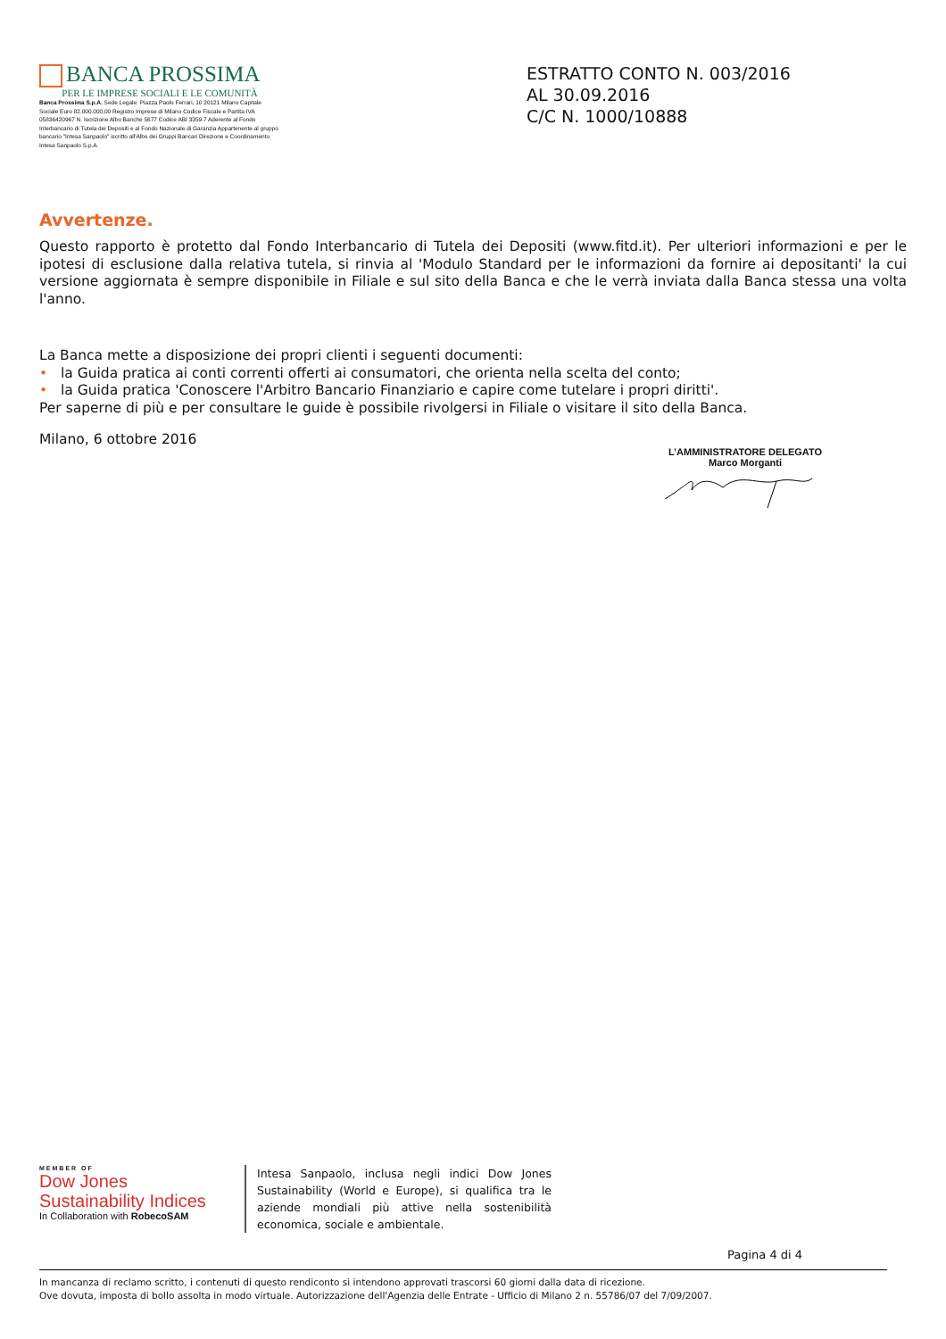BANCA PROSSIMA
PER LE IMPRESE SOCIALI E LE COMUNITÀ
Banca Prossima S.p.A. Sede Legale: Piazza Paolo Ferrari, 10 20121 Milano Capitale Sociale Euro 82.000.000,00 Registro Imprese di Milano Codice Fiscale e Partita IVA 05836420967 N. Iscrizione Albo Banche 5677 Codice ABI 3359.7 Aderente al Fondo Interbancario di Tutela dei Depositi e al Fondo Nazionale di Garanzia Appartenente al gruppo bancario "Intesa Sanpaolo" iscritto all'Albo dei Gruppi Bancari Direzione e Coordinamento Intesa Sanpaolo S.p.A.
ESTRATTO CONTO N. 003/2016
AL 30.09.2016
C/C N. 1000/10888
Avvertenze.
Questo rapporto è protetto dal Fondo Interbancario di Tutela dei Depositi (www.fitd.it). Per ulteriori informazioni e per le ipotesi di esclusione dalla relativa tutela, si rinvia al 'Modulo Standard per le informazioni da fornire ai depositanti' la cui versione aggiornata è sempre disponibile in Filiale e sul sito della Banca e che le verrà inviata dalla Banca stessa una volta l'anno.
La Banca mette a disposizione dei propri clienti i seguenti documenti:
• la Guida pratica ai conti correnti offerti ai consumatori, che orienta nella scelta del conto;
• la Guida pratica 'Conoscere l'Arbitro Bancario Finanziario e capire come tutelare i propri diritti'.
Per saperne di più e per consultare le guide è possibile rivolgersi in Filiale o visitare il sito della Banca.
Milano, 6 ottobre 2016
L’AMMINISTRATORE DELEGATO
Marco Morganti
MEMBER OF
Dow Jones
Sustainability Indices
In Collaboration with RobecoSAM
Intesa Sanpaolo, inclusa negli indici Dow Jones Sustainability (World e Europe), si qualifica tra le aziende mondiali più attive nella sostenibilità economica, sociale e ambientale.
Pagina 4 di 4
In mancanza di reclamo scritto, i contenuti di questo rendiconto si intendono approvati trascorsi 60 giorni dalla data di ricezione.
Ove dovuta, imposta di bollo assolta in modo virtuale. Autorizzazione dell'Agenzia delle Entrate - Ufficio di Milano 2 n. 55786/07 del 7/09/2007.